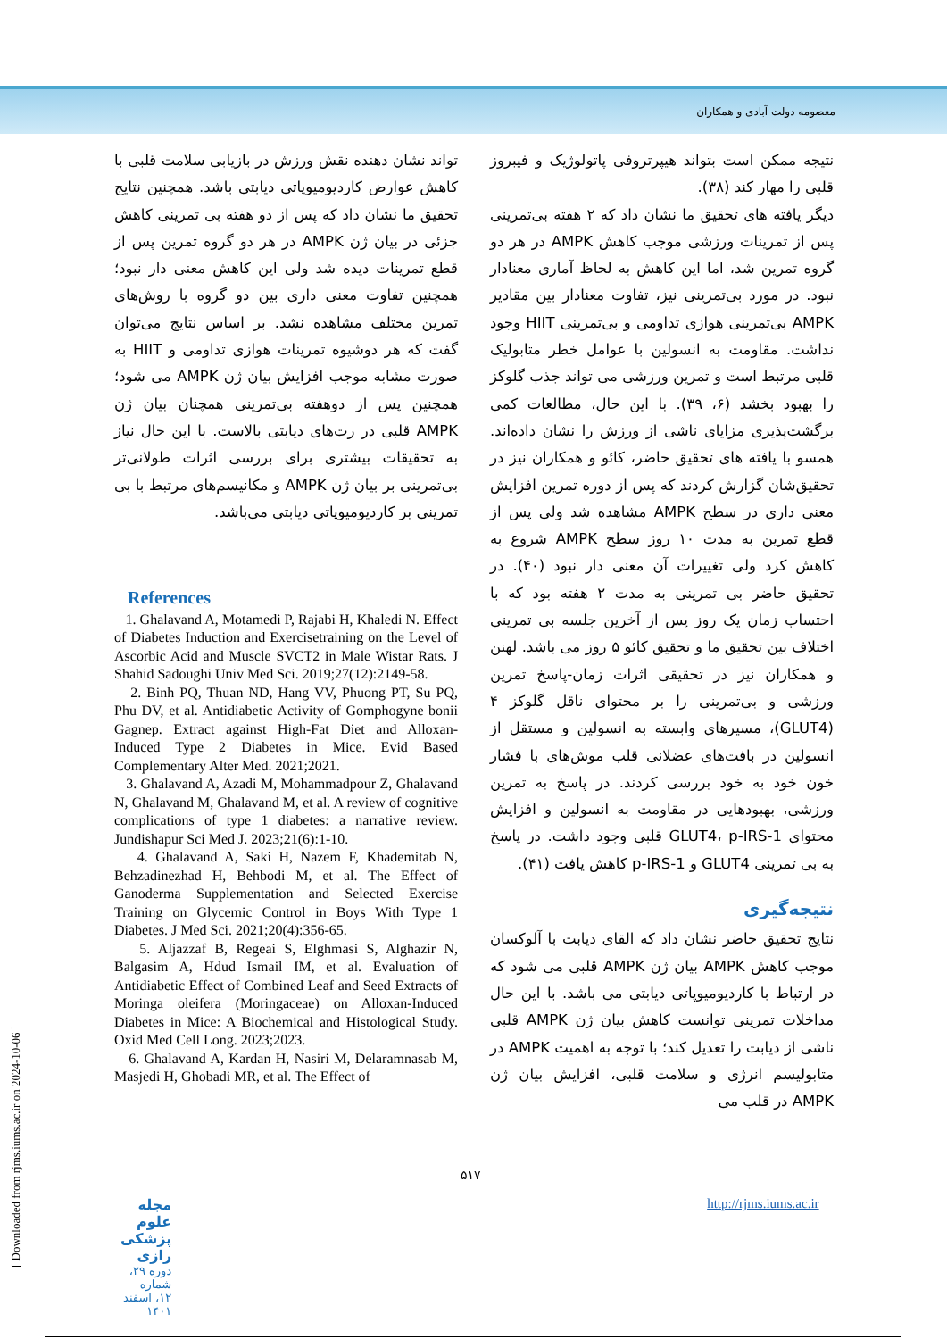معصومه دولت آبادی و همکاران
نتیجه ممکن است بتواند هیپرتروفی پاتولوژیک و فیبروز قلبی را مهار کند (۳۸).
دیگر یافته های تحقیق ما نشان داد که ۲ هفته بی‌تمرینی پس از تمرینات ورزشی موجب کاهش AMPK در هر دو گروه تمرین شد، اما این کاهش به لحاظ آماری معنادار نبود. در مورد بی‌تمرینی نیز، تفاوت معنادار بین مقادیر AMPK بی‌تمرینی هوازی تداومی و بی‌تمرینی HIIT وجود نداشت. مقاومت به انسولین با عوامل خطر متابولیک قلبی مرتبط است و تمرین ورزشی می تواند جذب گلوکز را بهبود بخشد (۶، ۳۹). با این حال، مطالعات کمی برگشت‌پذیری مزایای ناشی از ورزش را نشان داده‌اند. همسو با یافته های تحقیق حاضر، کائو و همکاران نیز در تحقیق‌شان گزارش کردند که پس از دوره تمرین افزایش معنی داری در سطح AMPK مشاهده شد ولی پس از قطع تمرین به مدت ۱۰ روز سطح AMPK شروع به کاهش کرد ولی تغییرات آن معنی دار نبود (۴۰). در تحقیق حاضر بی تمرینی به مدت ۲ هفته بود که با احتساب زمان یک روز پس از آخرین جلسه بی تمرینی اختلاف بین تحقیق ما و تحقیق کائو ۵ روز می باشد. لهنن و همکاران نیز در تحقیقی اثرات زمان-پاسخ تمرین ورزشی و بی‌تمرینی را بر محتوای ناقل گلوکز ۴ (GLUT4)، مسیرهای وابسته به انسولین و مستقل از انسولین در بافت‌های عضلانی قلب موش‌های با فشار خون خود به خود بررسی کردند. در پاسخ به تمرین ورزشی، بهبودهایی در مقاومت به انسولین و افزایش محتوای GLUT4، p-IRS-1 قلبی وجود داشت. در پاسخ به بی تمرینی GLUT4 و p-IRS-1 کاهش یافت (۴۱).
نتیجه‌گیری
نتایج تحقیق حاضر نشان داد که القای دیابت با آلوکسان موجب کاهش AMPK بیان ژن AMPK قلبی می شود که در ارتباط با کاردیومیوپاتی دیابتی می باشد. با این حال مداخلات تمرینی توانست کاهش بیان ژن AMPK قلبی ناشی از دیابت را تعدیل کند؛ با توجه به اهمیت AMPK در متابولیسم انرژی و سلامت قلبی، افزایش بیان ژن AMPK در قلب می
تواند نشان دهنده نقش ورزش در بازیابی سلامت قلبی با کاهش عوارض کاردیومیوپاتی دیابتی باشد. همچنین نتایج تحقیق ما نشان داد که پس از دو هفته بی تمرینی کاهش جزئی در بیان ژن AMPK در هر دو گروه تمرین پس از قطع تمرینات دیده شد ولی این کاهش معنی دار نبود؛ همچنین تفاوت معنی داری بین دو گروه با روش‌های تمرین مختلف مشاهده نشد. بر اساس نتایج می‌توان گفت که هر دوشیوه تمرینات هوازی تداومی و HIIT به صورت مشابه موجب افزایش بیان ژن AMPK می شود؛ همچنین پس از دوهفته بی‌تمرینی همچنان بیان ژن AMPK قلبی در رت‌های دیابتی بالاست. با این حال نیاز به تحقیقات بیشتری برای بررسی اثرات طولانی‌تر بی‌تمرینی بر بیان ژن AMPK و مکانیسم‌های مرتبط با بی تمرینی بر کاردیومیوپاتی دیابتی می‌باشد.
References
1. Ghalavand A, Motamedi P, Rajabi H, Khaledi N. Effect of Diabetes Induction and Exercisetraining on the Level of Ascorbic Acid and Muscle SVCT2 in Male Wistar Rats. J Shahid Sadoughi Univ Med Sci. 2019;27(12):2149-58.
2. Binh PQ, Thuan ND, Hang VV, Phuong PT, Su PQ, Phu DV, et al. Antidiabetic Activity of Gomphogyne bonii Gagnep. Extract against High-Fat Diet and Alloxan-Induced Type 2 Diabetes in Mice. Evid Based Complementary Alter Med. 2021;2021.
3. Ghalavand A, Azadi M, Mohammadpour Z, Ghalavand N, Ghalavand M, Ghalavand M, et al. A review of cognitive complications of type 1 diabetes: a narrative review. Jundishapur Sci Med J. 2023;21(6):1-10.
4. Ghalavand A, Saki H, Nazem F, Khademitab N, Behzadinezhad H, Behbodi M, et al. The Effect of Ganoderma Supplementation and Selected Exercise Training on Glycemic Control in Boys With Type 1 Diabetes. J Med Sci. 2021;20(4):356-65.
5. Aljazzaf B, Regeai S, Elghmasi S, Alghazir N, Balgasim A, Hdud Ismail IM, et al. Evaluation of Antidiabetic Effect of Combined Leaf and Seed Extracts of Moringa oleifera (Moringaceae) on Alloxan-Induced Diabetes in Mice: A Biochemical and Histological Study. Oxid Med Cell Long. 2023;2023.
6. Ghalavand A, Kardan H, Nasiri M, Delaramnasab M, Masjedi H, Ghobadi MR, et al. The Effect of
۵۱۷
http://rjms.iums.ac.ir مجله علوم پزشکی رازی دوره ۲۹، شماره ۱۲، اسفند ۱۴۰۱
[ Downloaded from rjms.iums.ac.ir on 2024-10-06 ]